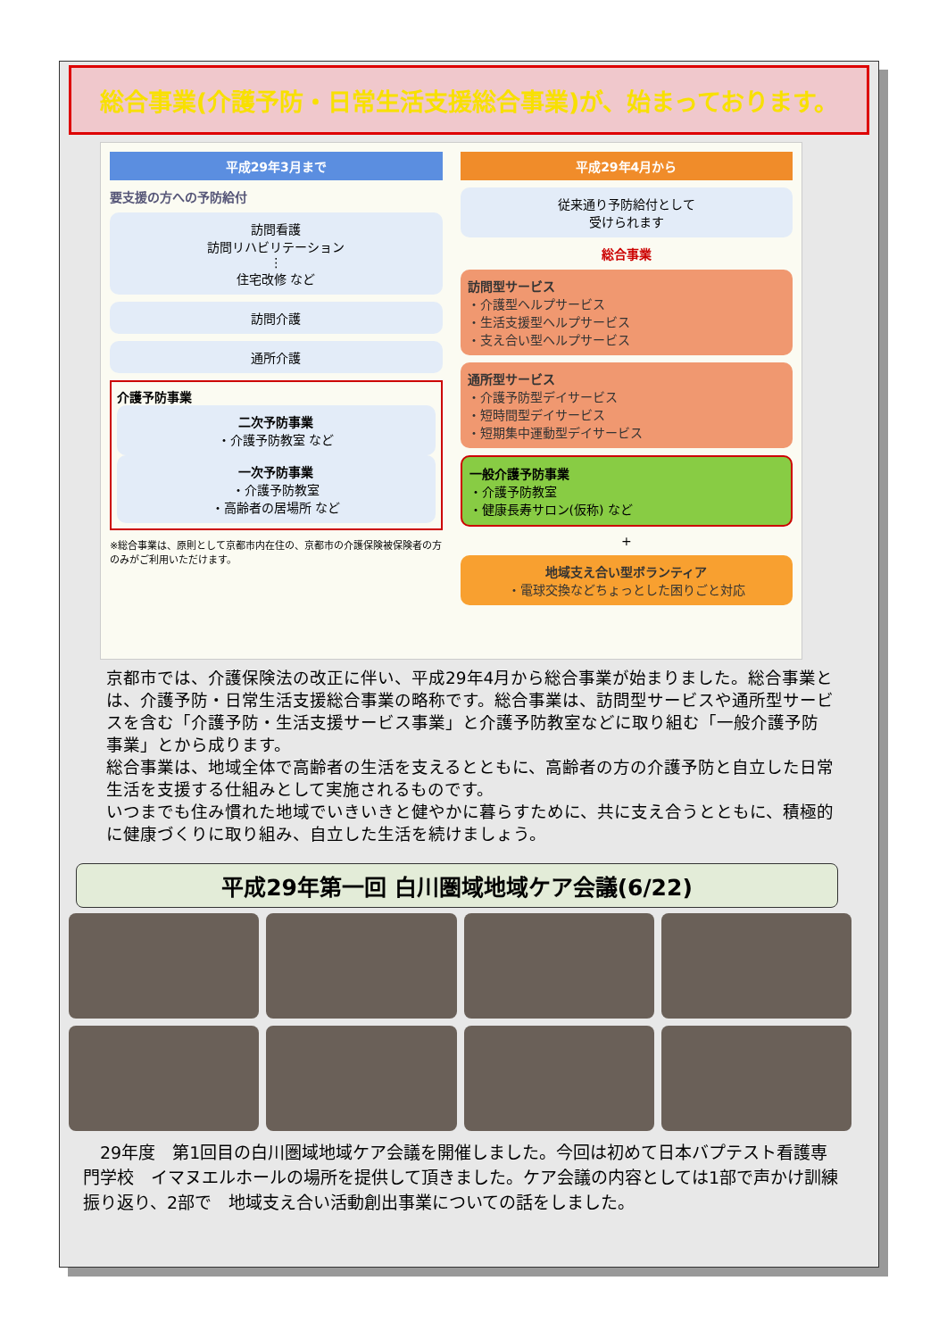総合事業(介護予防・日常生活支援総合事業)が、始まっております。
平成29年3月まで
要支援の方への予防給付
訪問看護
訪問リハビリテーション
⋮
住宅改修 など
訪問介護
通所介護
介護予防事業
二次予防事業
・介護予防教室 など
一次予防事業
・介護予防教室
・高齢者の居場所 など
※総合事業は、原則として京都市内在住の、京都市の介護保険被保険者の方のみがご利用いただけます。
平成29年4月から
従来通り予防給付として
受けられます
総合事業
訪問型サービス
・介護型ヘルプサービス
・生活支援型ヘルプサービス
・支え合い型ヘルプサービス
通所型サービス
・介護予防型デイサービス
・短時間型デイサービス
・短期集中運動型デイサービス
一般介護予防事業
・介護予防教室
・健康長寿サロン(仮称) など
+
地域支え合い型ボランティア
・電球交換などちょっとした困りごと対応
京都市では、介護保険法の改正に伴い、平成29年4月から総合事業が始まりました。総合事業とは、介護予防・日常生活支援総合事業の略称です。総合事業は、訪問型サービスや通所型サービスを含む「介護予防・生活支援サービス事業」と介護予防教室などに取り組む「一般介護予防事業」とから成ります。
総合事業は、地域全体で高齢者の生活を支えるとともに、高齢者の方の介護予防と自立した日常生活を支援する仕組みとして実施されるものです。
いつまでも住み慣れた地域でいきいきと健やかに暮らすために、共に支え合うとともに、積極的に健康づくりに取り組み、自立した生活を続けましょう。
平成29年第一回 白川圏域地域ケア会議(6/22)
　29年度　第1回目の白川圏域地域ケア会議を開催しました。今回は初めて日本バプテスト看護専門学校　イマヌエルホールの場所を提供して頂きました。ケア会議の内容としては1部で声かけ訓練振り返り、2部で　地域支え合い活動創出事業についての話をしました。